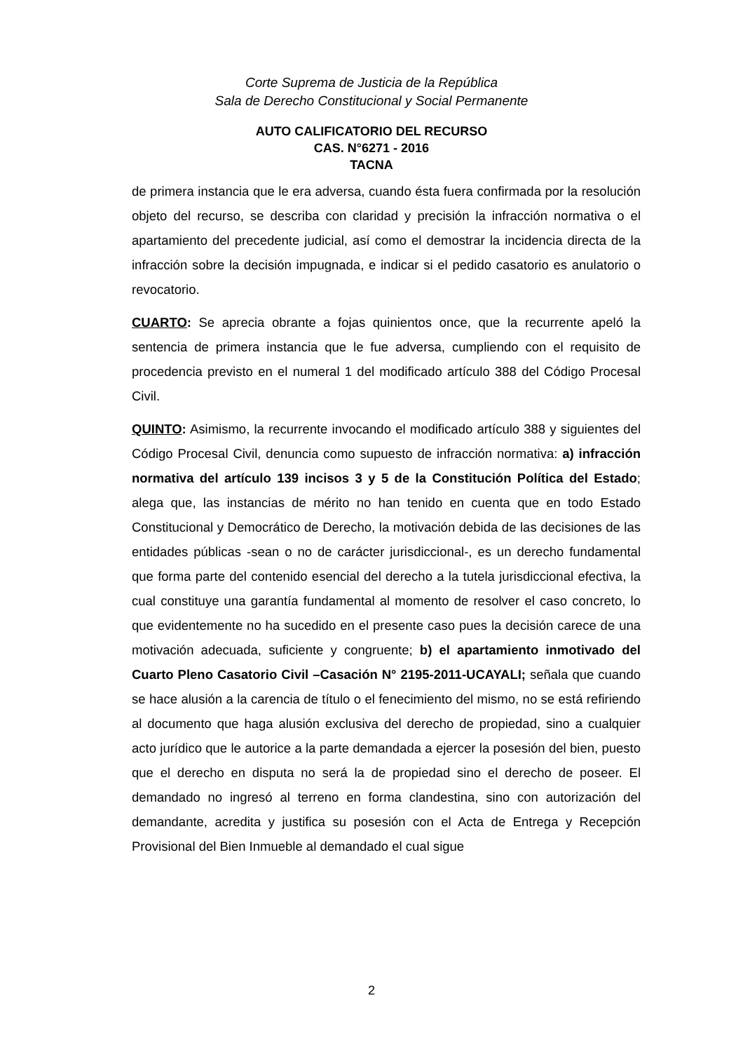Corte Suprema de Justicia de la República
Sala de Derecho Constitucional y Social Permanente
AUTO CALIFICATORIO DEL RECURSO
CAS. N°6271 - 2016
TACNA
de primera instancia que le era adversa, cuando ésta fuera confirmada por la resolución objeto del recurso, se describa con claridad y precisión la infracción normativa o el apartamiento del precedente judicial, así como el demostrar la incidencia directa de la infracción sobre la decisión impugnada, e indicar si el pedido casatorio es anulatorio o revocatorio.
CUARTO: Se aprecia obrante a fojas quinientos once, que la recurrente apeló la sentencia de primera instancia que le fue adversa, cumpliendo con el requisito de procedencia previsto en el numeral 1 del modificado artículo 388 del Código Procesal Civil.
QUINTO: Asimismo, la recurrente invocando el modificado artículo 388 y siguientes del Código Procesal Civil, denuncia como supuesto de infracción normativa: a) infracción normativa del artículo 139 incisos 3 y 5 de la Constitución Política del Estado; alega que, las instancias de mérito no han tenido en cuenta que en todo Estado Constitucional y Democrático de Derecho, la motivación debida de las decisiones de las entidades públicas -sean o no de carácter jurisdiccional-, es un derecho fundamental que forma parte del contenido esencial del derecho a la tutela jurisdiccional efectiva, la cual constituye una garantía fundamental al momento de resolver el caso concreto, lo que evidentemente no ha sucedido en el presente caso pues la decisión carece de una motivación adecuada, suficiente y congruente; b) el apartamiento inmotivado del Cuarto Pleno Casatorio Civil –Casación N° 2195-2011-UCAYALI; señala que cuando se hace alusión a la carencia de título o el fenecimiento del mismo, no se está refiriendo al documento que haga alusión exclusiva del derecho de propiedad, sino a cualquier acto jurídico que le autorice a la parte demandada a ejercer la posesión del bien, puesto que el derecho en disputa no será la de propiedad sino el derecho de poseer. El demandado no ingresó al terreno en forma clandestina, sino con autorización del demandante, acredita y justifica su posesión con el Acta de Entrega y Recepción Provisional del Bien Inmueble al demandado el cual sigue
2